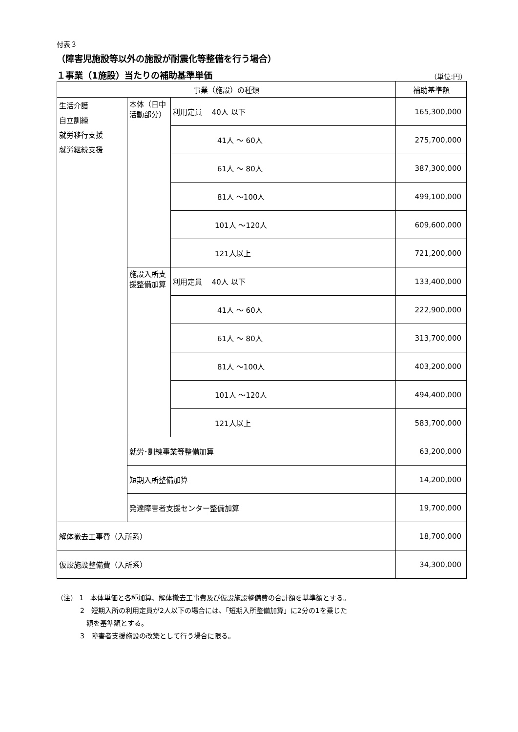付表３
（障害児施設等以外の施設が耐震化等整備を行う場合）
１事業（1施設）当たりの補助基準単価
（単位:円）
| 事業（施設）の種類 | | | 補助基準額 |
| --- | --- | --- | --- |
| 生活介護 自立訓練 就労移行支援 就労継続支援 | 本体（日中活動部分） | 利用定員 40人 以下 | 165,300,000 |
| | | 41人 ～ 60人 | 275,700,000 |
| | | 61人 ～ 80人 | 387,300,000 |
| | | 81人 ～100人 | 499,100,000 |
| | | 101人 ～120人 | 609,600,000 |
| | | 121人以上 | 721,200,000 |
| | 施設入所支援整備加算 | 利用定員 40人 以下 | 133,400,000 |
| | | 41人 ～ 60人 | 222,900,000 |
| | | 61人 ～ 80人 | 313,700,000 |
| | | 81人 ～100人 | 403,200,000 |
| | | 101人 ～120人 | 494,400,000 |
| | | 121人以上 | 583,700,000 |
| | 就労･訓練事業等整備加算 | | 63,200,000 |
| | 短期入所整備加算 | | 14,200,000 |
| | 発達障害者支援センター整備加算 | | 19,700,000 |
| 解体撤去工事費（入所系） | | | 18,700,000 |
| 仮設施設整備費（入所系） | | | 34,300,000 |
（注） 1　本体単価と各種加算、解体撤去工事費及び仮設施設整備費の合計額を基準額とする。
2　短期入所の利用定員が2人以下の場合には、「短期入所整備加算」に2分の1を乗じた
額を基準額とする。
3　障害者支援施設の改築として行う場合に限る。